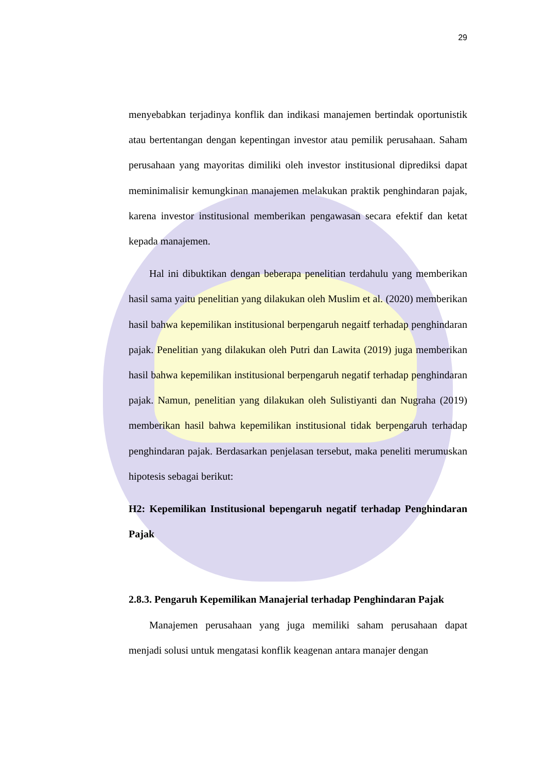29
menyebabkan terjadinya konflik dan indikasi manajemen bertindak oportunistik atau bertentangan dengan kepentingan investor atau pemilik perusahaan. Saham perusahaan yang mayoritas dimiliki oleh investor institusional diprediksi dapat meminimalisir kemungkinan manajemen melakukan praktik penghindaran pajak, karena investor institusional memberikan pengawasan secara efektif dan ketat kepada manajemen.
Hal ini dibuktikan dengan beberapa penelitian terdahulu yang memberikan hasil sama yaitu penelitian yang dilakukan oleh Muslim et al. (2020) memberikan hasil bahwa kepemilikan institusional berpengaruh negaitf terhadap penghindaran pajak. Penelitian yang dilakukan oleh Putri dan Lawita (2019) juga memberikan hasil bahwa kepemilikan institusional berpengaruh negatif terhadap penghindaran pajak. Namun, penelitian yang dilakukan oleh Sulistiyanti dan Nugraha (2019) memberikan hasil bahwa kepemilikan institusional tidak berpengaruh terhadap penghindaran pajak. Berdasarkan penjelasan tersebut, maka peneliti merumuskan hipotesis sebagai berikut:
H2: Kepemilikan Institusional bepengaruh negatif terhadap Penghindaran Pajak
2.8.3. Pengaruh Kepemilikan Manajerial terhadap Penghindaran Pajak
Manajemen perusahaan yang juga memiliki saham perusahaan dapat menjadi solusi untuk mengatasi konflik keagenan antara manajer dengan